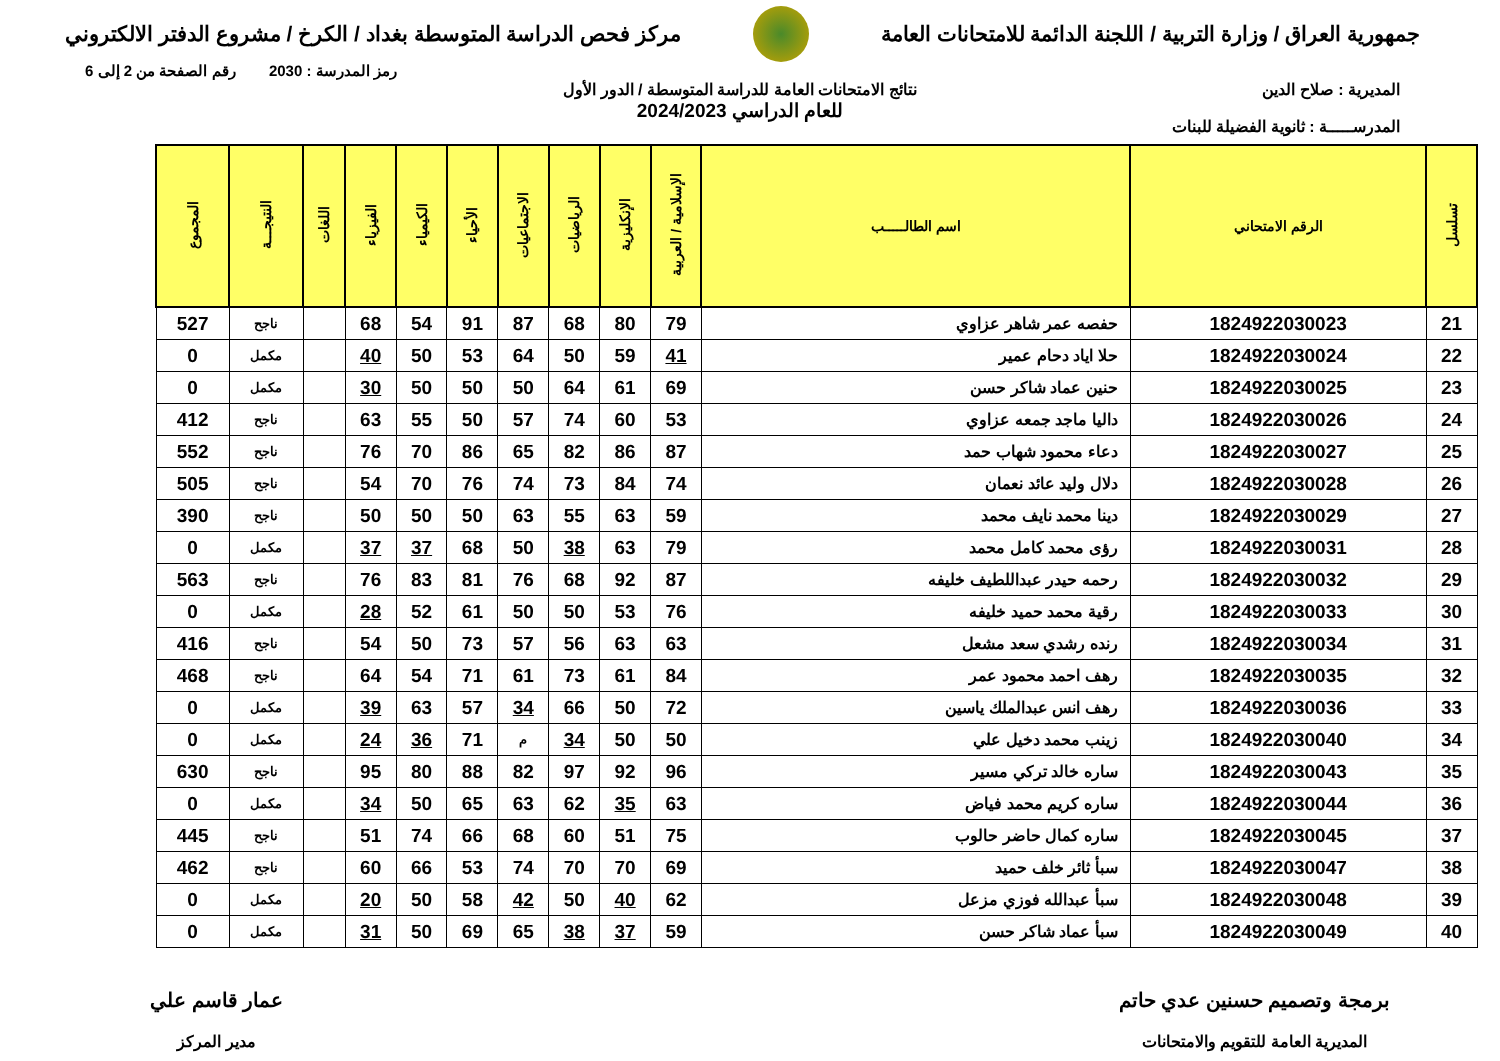جمهورية العراق / وزارة التربية / اللجنة الدائمة للامتحانات العامة
مركز فحص الدراسة المتوسطة بغداد / الكرخ / مشروع الدفتر الالكتروني
رمز المدرسة : 2030 رقم الصفحة من 2 إلى 6
المديرية : صلاح الدين
المدرســـــة : ثانوية الفضيلة للبنات
نتائج الامتحانات العامة للدراسة المتوسطة / الدور الأول
للعام الدراسي 2024/2023
| تسلسل | الرقم الامتحاني | اسم الطالـــــب | الإسلامية / العربية | الإنكليزية | الرياضيات | الاجتماعيات | الأحياء | الكيمياء | الفيزياء | اللغات | النتيجـــة | المجموع |
| --- | --- | --- | --- | --- | --- | --- | --- | --- | --- | --- | --- | --- |
| 21 | 1824922030023 | حفصه عمر شاهر عزاوي | 79 | 80 | 68 | 87 | 91 | 54 | 68 | | ناجح | 527 |
| 22 | 1824922030024 | حلا اياد دحام عمير | 41 | 59 | 50 | 64 | 53 | 50 | 40 | | مكمل | 0 |
| 23 | 1824922030025 | حنين عماد شاكر حسن | 69 | 61 | 64 | 50 | 50 | 50 | 30 | | مكمل | 0 |
| 24 | 1824922030026 | داليا ماجد جمعه عزاوي | 53 | 60 | 74 | 57 | 50 | 55 | 63 | | ناجح | 412 |
| 25 | 1824922030027 | دعاء محمود شهاب حمد | 87 | 86 | 82 | 65 | 86 | 70 | 76 | | ناجح | 552 |
| 26 | 1824922030028 | دلال وليد عائد نعمان | 74 | 84 | 73 | 74 | 76 | 70 | 54 | | ناجح | 505 |
| 27 | 1824922030029 | دينا محمد نايف محمد | 59 | 63 | 55 | 63 | 50 | 50 | 50 | | ناجح | 390 |
| 28 | 1824922030031 | رؤى محمد كامل محمد | 79 | 63 | 38 | 50 | 68 | 37 | 37 | | مكمل | 0 |
| 29 | 1824922030032 | رحمه حيدر عبداللطيف خليفه | 87 | 92 | 68 | 76 | 81 | 83 | 76 | | ناجح | 563 |
| 30 | 1824922030033 | رقية محمد حميد خليفه | 76 | 53 | 50 | 50 | 61 | 52 | 28 | | مكمل | 0 |
| 31 | 1824922030034 | رنده رشدي سعد مشعل | 63 | 63 | 56 | 57 | 73 | 50 | 54 | | ناجح | 416 |
| 32 | 1824922030035 | رهف احمد محمود عمر | 84 | 61 | 73 | 61 | 71 | 54 | 64 | | ناجح | 468 |
| 33 | 1824922030036 | رهف انس عبدالملك ياسين | 72 | 50 | 66 | 34 | 57 | 63 | 39 | | مكمل | 0 |
| 34 | 1824922030040 | زينب محمد دخيل علي | 50 | 50 | 34 | م | 71 | 36 | 24 | | مكمل | 0 |
| 35 | 1824922030043 | ساره خالد تركي مسير | 96 | 92 | 97 | 82 | 88 | 80 | 95 | | ناجح | 630 |
| 36 | 1824922030044 | ساره كريم محمد فياض | 63 | 35 | 62 | 63 | 65 | 50 | 34 | | مكمل | 0 |
| 37 | 1824922030045 | ساره كمال حاضر حالوب | 75 | 51 | 60 | 68 | 66 | 74 | 51 | | ناجح | 445 |
| 38 | 1824922030047 | سبأ ثائر خلف حميد | 69 | 70 | 70 | 74 | 53 | 66 | 60 | | ناجح | 462 |
| 39 | 1824922030048 | سبأ عبدالله فوزي مزعل | 62 | 40 | 50 | 42 | 58 | 50 | 20 | | مكمل | 0 |
| 40 | 1824922030049 | سبأ عماد شاكر حسن | 59 | 37 | 38 | 65 | 69 | 50 | 31 | | مكمل | 0 |
برمجة وتصميم حسنين عدي حاتم
المديرية العامة للتقويم والامتحانات
عمار قاسم علي
مدير المركز